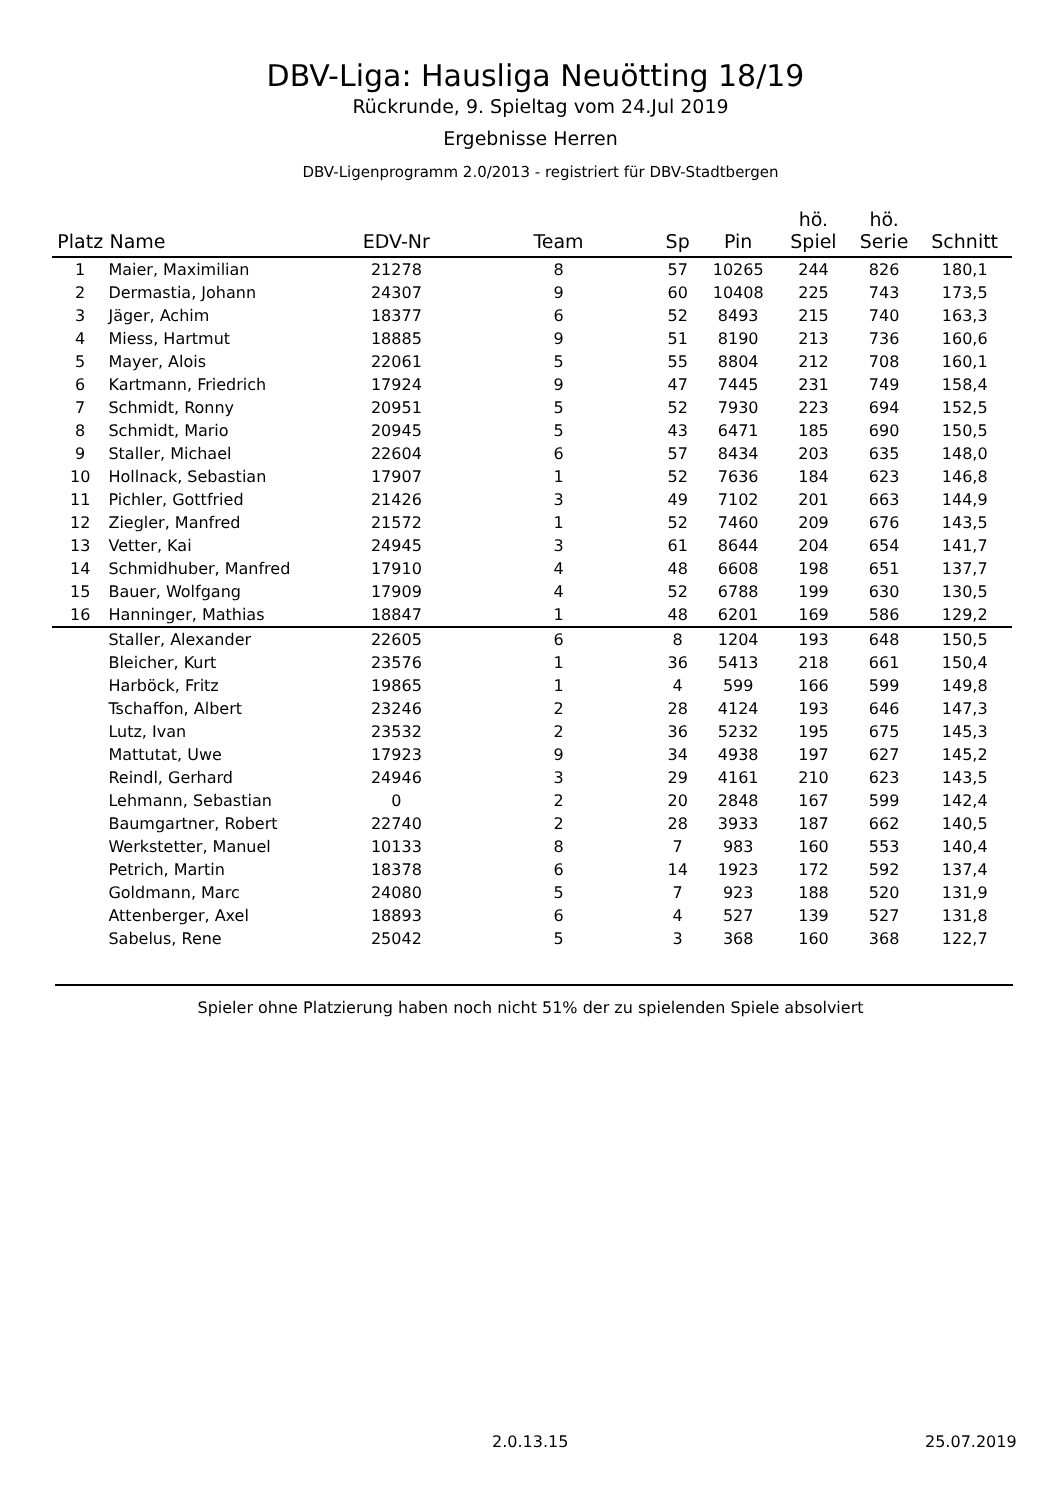DBV-Liga: Hausliga Neuötting 18/19
Rückrunde, 9. Spieltag vom 24.Jul 2019
Ergebnisse Herren
DBV-Ligenprogramm 2.0/2013 - registriert für DBV-Stadtbergen
| Platz | Name | EDV-Nr | Team | Sp | Pin | hö. Spiel | hö. Serie | Schnitt | |
| --- | --- | --- | --- | --- | --- | --- | --- | --- | --- |
| 1 | Maier, Maximilian | 21278 | 8 | 57 | 10265 | 244 | 826 | 180,1 | |
| 2 | Dermastia, Johann | 24307 | 9 | 60 | 10408 | 225 | 743 | 173,5 | |
| 3 | Jäger, Achim | 18377 | 6 | 52 | 8493 | 215 | 740 | 163,3 | |
| 4 | Miess, Hartmut | 18885 | 9 | 51 | 8190 | 213 | 736 | 160,6 | |
| 5 | Mayer, Alois | 22061 | 5 | 55 | 8804 | 212 | 708 | 160,1 | |
| 6 | Kartmann, Friedrich | 17924 | 9 | 47 | 7445 | 231 | 749 | 158,4 | |
| 7 | Schmidt, Ronny | 20951 | 5 | 52 | 7930 | 223 | 694 | 152,5 | |
| 8 | Schmidt, Mario | 20945 | 5 | 43 | 6471 | 185 | 690 | 150,5 | |
| 9 | Staller, Michael | 22604 | 6 | 57 | 8434 | 203 | 635 | 148,0 | |
| 10 | Hollnack, Sebastian | 17907 | 1 | 52 | 7636 | 184 | 623 | 146,8 | |
| 11 | Pichler, Gottfried | 21426 | 3 | 49 | 7102 | 201 | 663 | 144,9 | |
| 12 | Ziegler, Manfred | 21572 | 1 | 52 | 7460 | 209 | 676 | 143,5 | |
| 13 | Vetter, Kai | 24945 | 3 | 61 | 8644 | 204 | 654 | 141,7 | |
| 14 | Schmidhuber, Manfred | 17910 | 4 | 48 | 6608 | 198 | 651 | 137,7 | |
| 15 | Bauer, Wolfgang | 17909 | 4 | 52 | 6788 | 199 | 630 | 130,5 | |
| 16 | Hanninger, Mathias | 18847 | 1 | 48 | 6201 | 169 | 586 | 129,2 | |
| | Staller, Alexander | 22605 | 6 | 8 | 1204 | 193 | 648 | 150,5 | |
| | Bleicher, Kurt | 23576 | 1 | 36 | 5413 | 218 | 661 | 150,4 | |
| | Harböck, Fritz | 19865 | 1 | 4 | 599 | 166 | 599 | 149,8 | |
| | Tschaffon, Albert | 23246 | 2 | 28 | 4124 | 193 | 646 | 147,3 | |
| | Lutz, Ivan | 23532 | 2 | 36 | 5232 | 195 | 675 | 145,3 | |
| | Mattutat, Uwe | 17923 | 9 | 34 | 4938 | 197 | 627 | 145,2 | |
| | Reindl, Gerhard | 24946 | 3 | 29 | 4161 | 210 | 623 | 143,5 | |
| | Lehmann, Sebastian | 0 | 2 | 20 | 2848 | 167 | 599 | 142,4 | |
| | Baumgartner, Robert | 22740 | 2 | 28 | 3933 | 187 | 662 | 140,5 | |
| | Werkstetter, Manuel | 10133 | 8 | 7 | 983 | 160 | 553 | 140,4 | |
| | Petrich, Martin | 18378 | 6 | 14 | 1923 | 172 | 592 | 137,4 | |
| | Goldmann, Marc | 24080 | 5 | 7 | 923 | 188 | 520 | 131,9 | |
| | Attenberger, Axel | 18893 | 6 | 4 | 527 | 139 | 527 | 131,8 | |
| | Sabelus, Rene | 25042 | 5 | 3 | 368 | 160 | 368 | 122,7 | |
Spieler ohne Platzierung haben noch nicht 51% der zu spielenden Spiele absolviert
2.0.13.15 25.07.2019